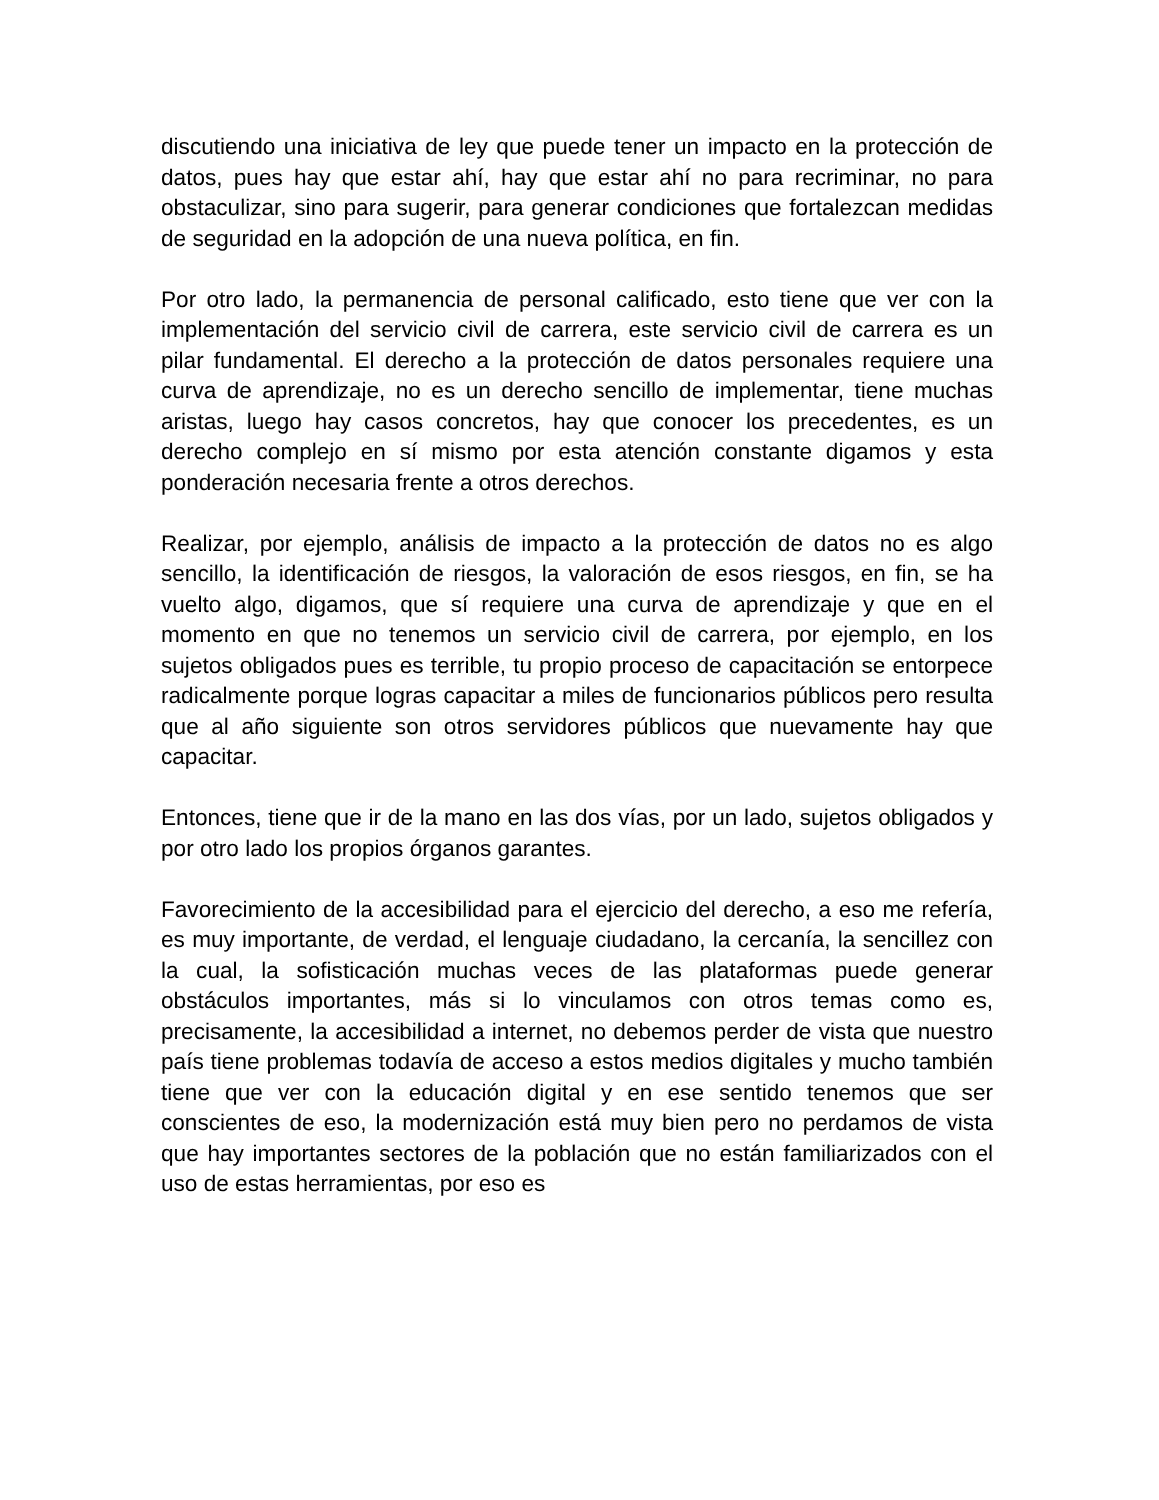discutiendo una iniciativa de ley que puede tener un impacto en la protección de datos, pues hay que estar ahí, hay que estar ahí no para recriminar, no para obstaculizar, sino para sugerir, para generar condiciones que fortalezcan medidas de seguridad en la adopción de una nueva política, en fin.
Por otro lado, la permanencia de personal calificado, esto tiene que ver con la implementación del servicio civil de carrera, este servicio civil de carrera es un pilar fundamental. El derecho a la protección de datos personales requiere una curva de aprendizaje, no es un derecho sencillo de implementar, tiene muchas aristas, luego hay casos concretos, hay que conocer los precedentes, es un derecho complejo en sí mismo por esta atención constante digamos y esta ponderación necesaria frente a otros derechos.
Realizar, por ejemplo, análisis de impacto a la protección de datos no es algo sencillo, la identificación de riesgos, la valoración de esos riesgos, en fin, se ha vuelto algo, digamos, que sí requiere una curva de aprendizaje y que en el momento en que no tenemos un servicio civil de carrera, por ejemplo, en los sujetos obligados pues es terrible, tu propio proceso de capacitación se entorpece radicalmente porque logras capacitar a miles de funcionarios públicos pero resulta que al año siguiente son otros servidores públicos que nuevamente hay que capacitar.
Entonces, tiene que ir de la mano en las dos vías, por un lado, sujetos obligados y por otro lado los propios órganos garantes.
Favorecimiento de la accesibilidad para el ejercicio del derecho, a eso me refería, es muy importante, de verdad, el lenguaje ciudadano, la cercanía, la sencillez con la cual, la sofisticación muchas veces de las plataformas puede generar obstáculos importantes, más si lo vinculamos con otros temas como es, precisamente, la accesibilidad a internet, no debemos perder de vista que nuestro país tiene problemas todavía de acceso a estos medios digitales y mucho también tiene que ver con la educación digital y en ese sentido tenemos que ser conscientes de eso, la modernización está muy bien pero no perdamos de vista que hay importantes sectores de la población que no están familiarizados con el uso de estas herramientas, por eso es